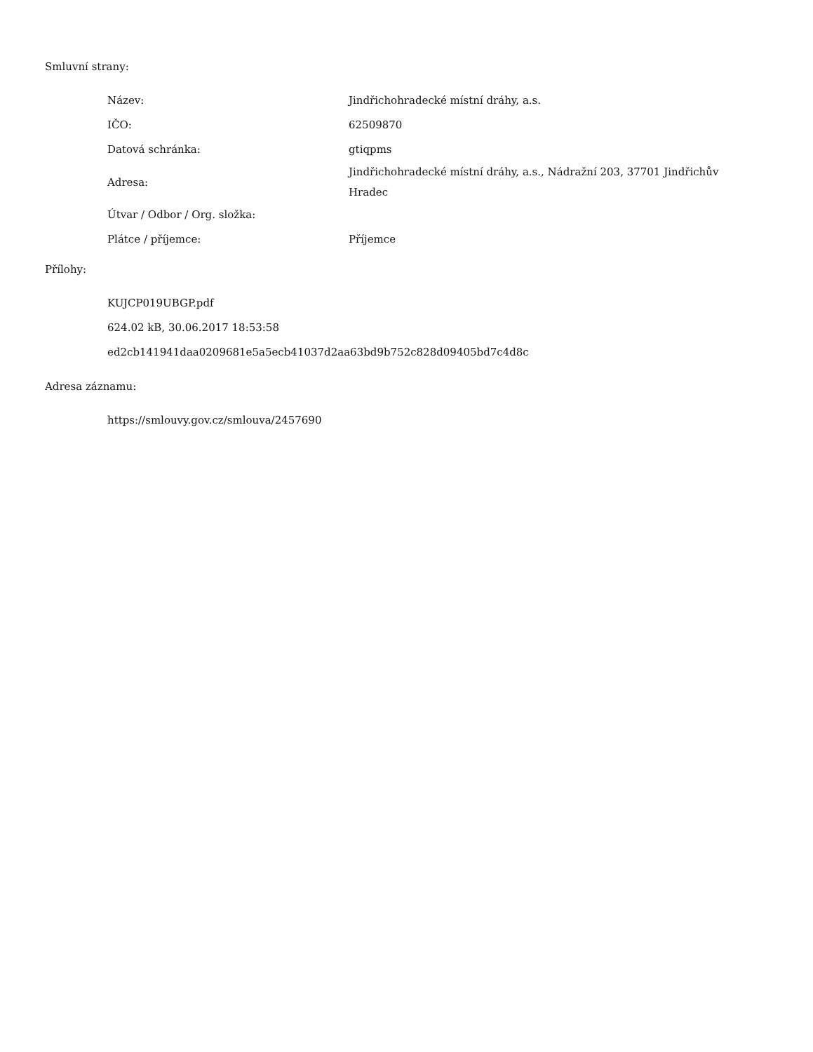Smluvní strany:
| Název: | Jindřichohradecké místní dráhy, a.s. |
| IČO: | 62509870 |
| Datová schránka: | gtiqpms |
| Adresa: | Jindřichohradecké místní dráhy, a.s., Nádražní 203, 37701 Jindřichův Hradec |
| Útvar / Odbor / Org. složka: | |
| Plátce / příjemce: | Příjemce |
Přílohy:
KUJCP019UBGP.pdf
624.02 kB, 30.06.2017 18:53:58
ed2cb141941daa0209681e5a5ecb41037d2aa63bd9b752c828d09405bd7c4d8c
Adresa záznamu:
https://smlouvy.gov.cz/smlouva/2457690